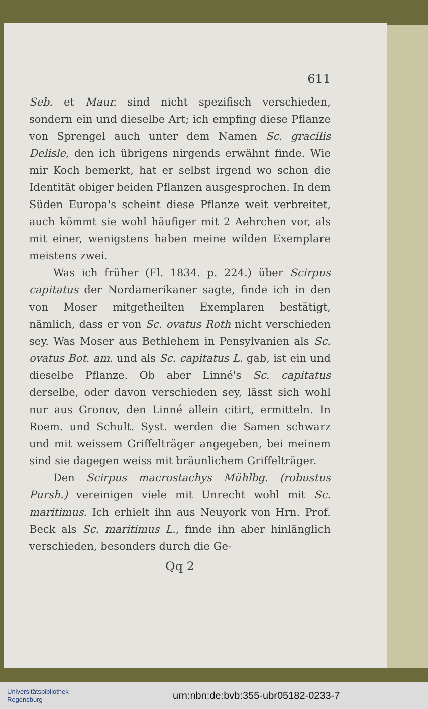611
Seb. et Maur. sind nicht spezifisch verschieden, sondern ein und dieselbe Art; ich empfing diese Pflanze von Sprengel auch unter dem Namen Sc. gracilis Delisle, den ich übrigens nirgends erwähnt finde. Wie mir Koch bemerkt, hat er selbst irgend wo schon die Identität obiger beiden Pflanzen ausgesprochen. In dem Süden Europa's scheint diese Pflanze weit verbreitet, auch kömmt sie wohl häufiger mit 2 Aehrchen vor, als mit einer, wenigstens haben meine wilden Exemplare meistens zwei.
Was ich früher (Fl. 1834. p. 224.) über Scirpus capitatus der Nordamerikaner sagte, finde ich in den von Moser mitgetheilten Exemplaren bestätigt, nämlich, dass er von Sc. ovatus Roth nicht verschieden sey. Was Moser aus Bethlehem in Pensylvanien als Sc. ovatus Bot. am. und als Sc. capitatus L. gab, ist ein und dieselbe Pflanze. Ob aber Linné's Sc. capitatus derselbe, oder davon verschieden sey, lässt sich wohl nur aus Gronov, den Linné allein citirt, ermitteln. In Roem. und Schult. Syst. werden die Samen schwarz und mit weissem Griffelträger angegeben, bei meinem sind sie dagegen weiss mit bräunlichem Griffelträger.
Den Scirpus macrostachys Mühlbg. (robustus Pursh.) vereinigen viele mit Unrecht wohl mit Sc. maritimus. Ich erhielt ihn aus Neuyork von Hrn. Prof. Beck als Sc. maritimus L., finde ihn aber hinlänglich verschieden, besonders durch die Ge-
Qq 2
Universitätsbibliothek
Regensburg
urn:nbn:de:bvb:355-ubr05182-0233-7